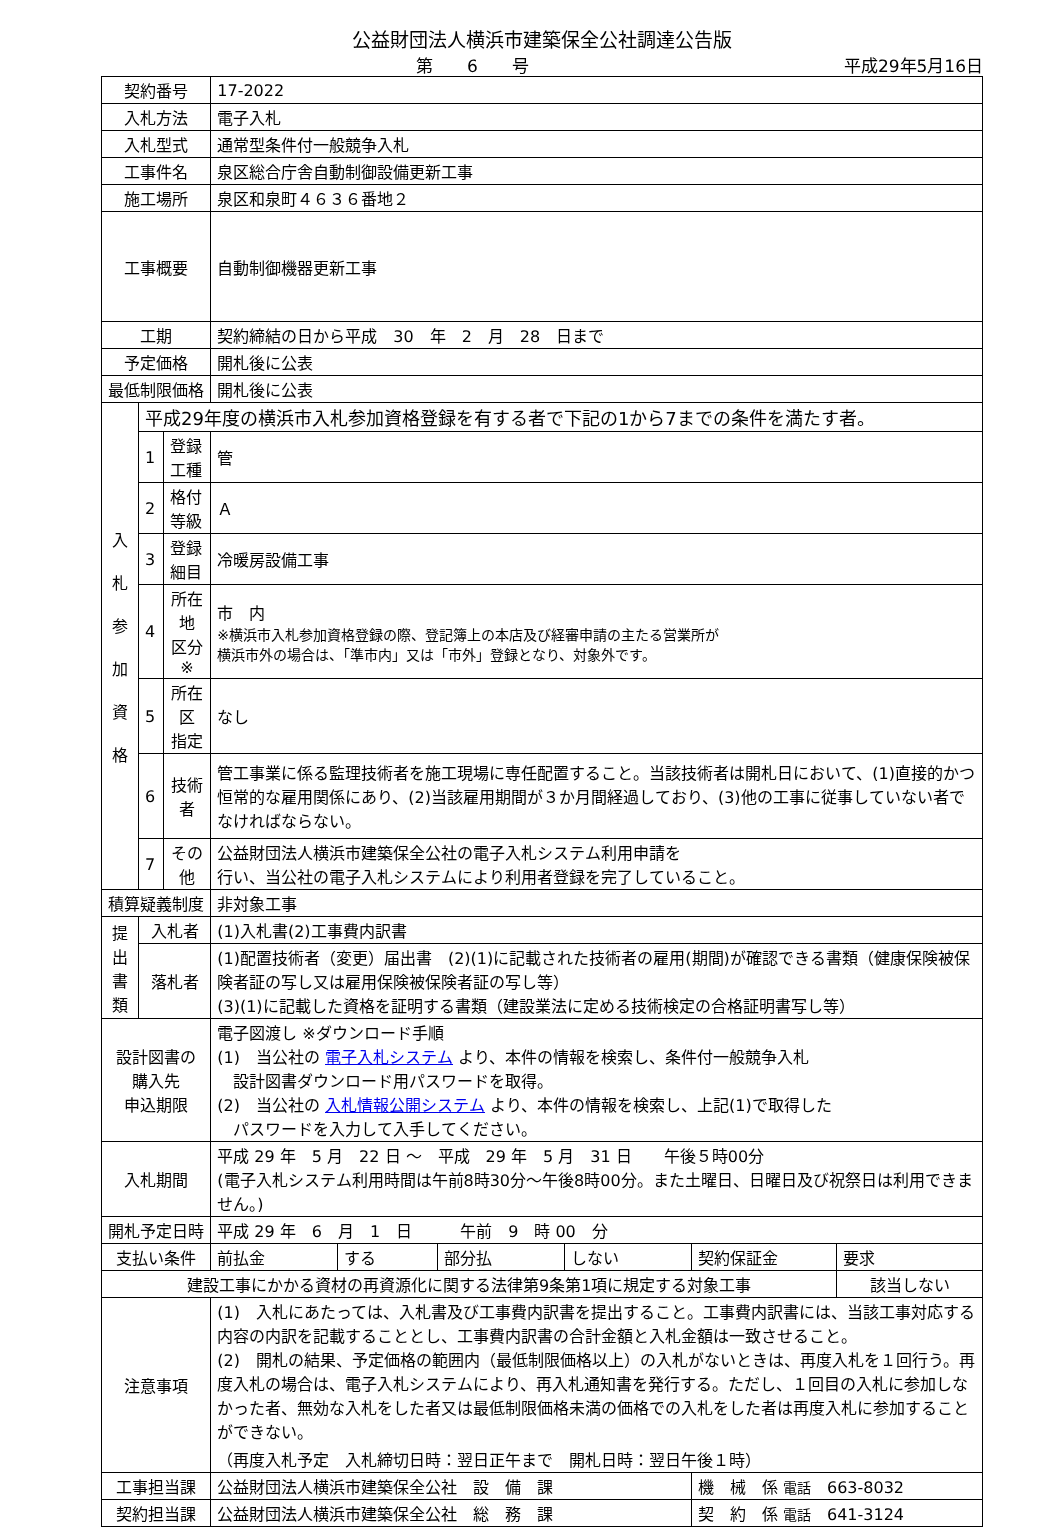公益財団法人横浜市建築保全公社調達公告版
第　　6　　号 平成29年5月16日
| 契約番号 | | | 17-2022 | | | | | |
| 入札方法 | | | 電子入札 | | | | | |
| 入札型式 | | | 通常型条件付一般競争入札 | | | | | |
| 工事件名 | | | 泉区総合庁舎自動制御設備更新工事 | | | | | |
| 施工場所 | | | 泉区和泉町４６３６番地２ | | | | | |
| 工事概要 | | | 自動制御機器更新工事 | | | | | |
| 工期 | | | 契約締結の日から平成 30 年 2 月 28 日まで | | | | | |
| 予定価格 | | | 開札後に公表 | | | | | |
| 最低制限価格 | | | 開札後に公表 | | | | | |
| 入 札 参 加 資 格 | 平成29年度の横浜市入札参加資格登録を有する者で下記の1から7までの条件を満たす者。 | | | | | | | |
| | 1 | 登録工種 | 管 | | | | | |
| | 2 | 格付等級 | Ａ | | | | | |
| | 3 | 登録細目 | 冷暖房設備工事 | | | | | |
| | 4 | 所在地 区分※ | 市 内 ※横浜市入札参加資格登録の際、登記簿上の本店及び経審申請の主たる営業所が 横浜市外の場合は、「準市内」又は「市外」登録となり、対象外です。 | | | | | |
| | 5 | 所在区 指定 | なし | | | | | |
| | 6 | 技術者 | 管工事業に係る監理技術者を施工現場に専任配置すること。当該技術者は開札日において、(1)直接的かつ恒常的な雇用関係にあり、(2)当該雇用期間が３か月間経過しており、(3)他の工事に従事していない者でなければならない。 | | | | | |
| | 7 | その他 | 公益財団法人横浜市建築保全公社の電子入札システム利用申請を 行い、当公社の電子入札システムにより利用者登録を完了していること。 | | | | | |
| 積算疑義制度 | | | 非対象工事 | | | | | |
| 提 出 書 類 | 入札者 | | (1)入札書(2)工事費内訳書 | | | | | |
| | 落札者 | | (1)配置技術者（変更）届出書 (2)(1)に記載された技術者の雇用(期間)が確認できる書類（健康保険被保険者証の写し又は雇用保険被保険者証の写し等） (3)(1)に記載した資格を証明する書類（建設業法に定める技術検定の合格証明書写し等） | | | | | |
| 設計図書の 購入先 申込期限 | | | 電子図渡し ※ダウンロード手順 (1) 当公社の 電子入札システム より、本件の情報を検索し、条件付一般競争入札 設計図書ダウンロード用パスワードを取得。 (2) 当公社の 入札情報公開システム より、本件の情報を検索し、上記(1)で取得した パスワードを入力して入手してください。 | | | | | |
| 入札期間 | | | 平成 29 年 5 月 22 日 ～ 平成 29 年 5 月 31 日 午後５時00分 (電子入札システム利用時間は午前8時30分～午後8時00分。また土曜日、日曜日及び祝祭日は利用できません。) | | | | | |
| 開札予定日時 | | | 平成 29 年 6 月 1 日 午前 9 時 00 分 | | | | | |
| 支払い条件 | | | 前払金 | する | 部分払 | しない | 契約保証金 | 要求 |
| 建設工事にかかる資材の再資源化に関する法律第9条第1項に規定する対象工事 | | | | | | | | 該当しない |
| 注意事項 | | | (1) 入札にあたっては、入札書及び工事費内訳書を提出すること。工事費内訳書には、当該工事対応する内容の内訳を記載することとし、工事費内訳書の合計金額と入札金額は一致させること。 (2) 開札の結果、予定価格の範囲内（最低制限価格以上）の入札がないときは、再度入札を１回行う。再度入札の場合は、電子入札システムにより、再入札通知書を発行する。ただし、１回目の入札に参加しなかった者、無効な入札をした者又は最低制限価格未満の価格での入札をした者は再度入札に参加することができない。 （再度入札予定 入札締切日時：翌日正午まで 開札日時：翌日午後１時） | | | | | |
| 工事担当課 | | | 公益財団法人横浜市建築保全公社 設 備 課 | | | | 機 械 係 電話 663-8032 | |
| 契約担当課 | | | 公益財団法人横浜市建築保全公社 総 務 課 | | | | 契 約 係 電話 641-3124 | |